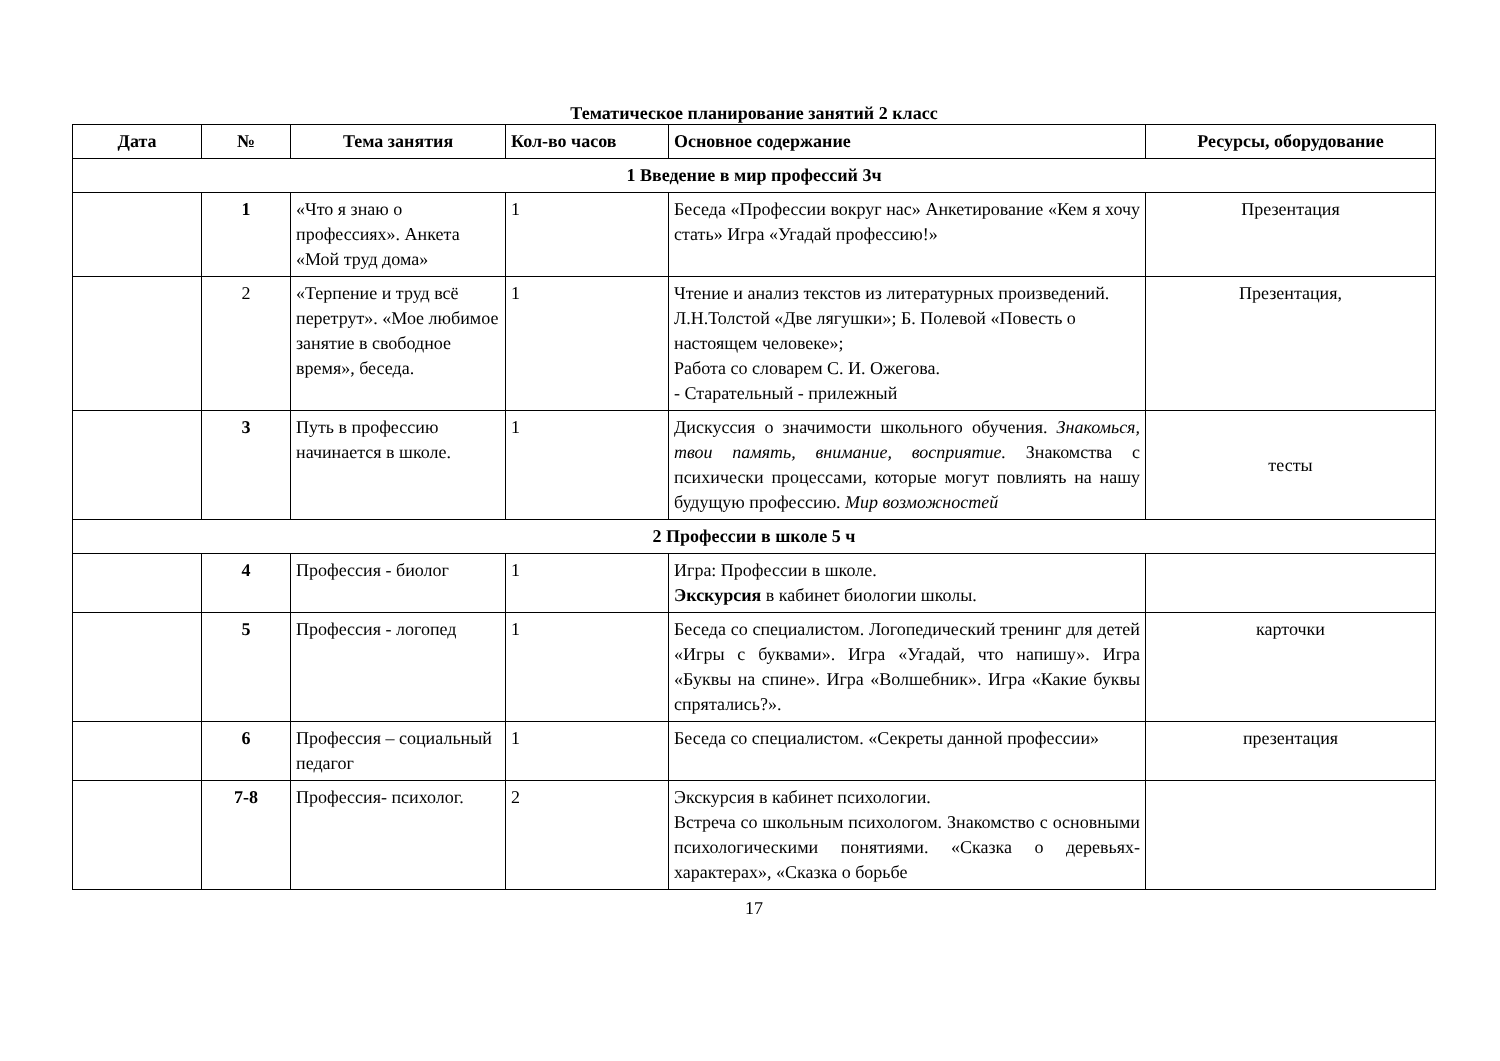Тематическое планирование занятий 2 класс
| Дата | № | Тема занятия | Кол-во часов | Основное содержание | Ресурсы, оборудование |
| --- | --- | --- | --- | --- | --- |
| 1 Введение в мир профессий 3ч | | | | | |
| | 1 | «Что я знаю о профессиях». Анкета «Мой труд дома» | 1 | Беседа «Профессии вокруг нас» Анкетирование «Кем я хочу стать» Игра «Угадай профессию!» | Презентация |
| | 2 | «Терпение и труд всё перетрут». «Мое любимое занятие в свободное время», беседа. | 1 | Чтение и анализ текстов из литературных произведений. Л.Н.Толстой «Две лягушки»; Б. Полевой «Повесть о настоящем человеке»; Работа со словарем С. И. Ожегова. - Старательный - прилежный | Презентация, |
| | 3 | Путь в профессию начинается в школе. | 1 | Дискуссия о значимости школьного обучения. Знакомься, твои память, внимание, восприятие. Знакомства с психически процессами, которые могут повлиять на нашу будущую профессию. Мир возможностей | тесты |
| 2 Профессии в школе 5 ч | | | | | |
| | 4 | Профессия - биолог | 1 | Игра: Профессии в школе. Экскурсия в кабинет биологии школы. | |
| | 5 | Профессия - логопед | 1 | Беседа со специалистом. Логопедический тренинг для детей «Игры с буквами». Игра «Угадай, что напишу». Игра «Буквы на спине». Игра «Волшебник». Игра «Какие буквы спрятались?». | карточки |
| | 6 | Профессия – социальный педагог | 1 | Беседа со специалистом. «Секреты данной профессии» | презентация |
| | 7-8 | Профессия- психолог. | 2 | Экскурсия в кабинет психологии. Встреча со школьным психологом. Знакомство с основными психологическими понятиями. «Сказка о деревьях-характерах», «Сказка о борьбе | |
17